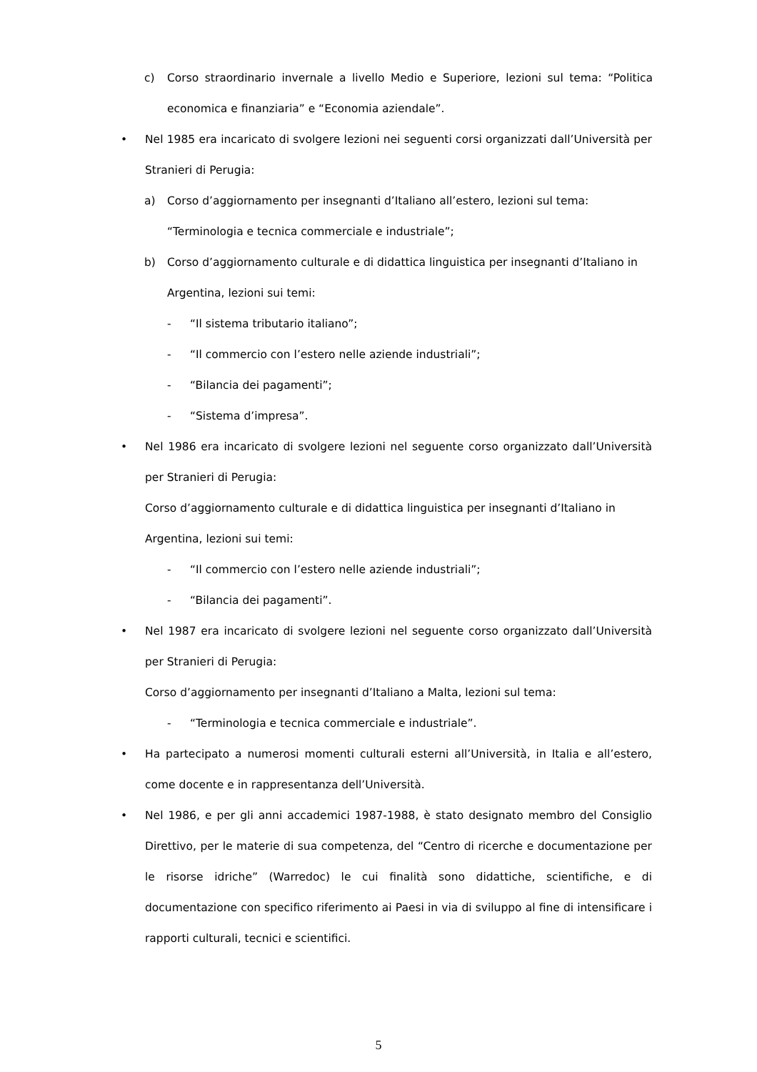c) Corso straordinario invernale a livello Medio e Superiore, lezioni sul tema: “Politica economica e finanziaria” e “Economia aziendale”.
• Nel 1985 era incaricato di svolgere lezioni nei seguenti corsi organizzati dall’Università per Stranieri di Perugia:
a) Corso d’aggiornamento per insegnanti d’Italiano all’estero, lezioni sul tema:
“Terminologia e tecnica commerciale e industriale”;
b) Corso d’aggiornamento culturale e di didattica linguistica per insegnanti d’Italiano in
Argentina, lezioni sui temi:
- “Il sistema tributario italiano”;
- “Il commercio con l’estero nelle aziende industriali”;
- “Bilancia dei pagamenti”;
- “Sistema d’impresa”.
• Nel 1986 era incaricato di svolgere lezioni nel seguente corso organizzato dall’Università per Stranieri di Perugia:
Corso d’aggiornamento culturale e di didattica linguistica per insegnanti d’Italiano in
Argentina, lezioni sui temi:
- “Il commercio con l’estero nelle aziende industriali”;
- “Bilancia dei pagamenti”.
• Nel 1987 era incaricato di svolgere lezioni nel seguente corso organizzato dall’Università per Stranieri di Perugia:
Corso d’aggiornamento per insegnanti d’Italiano a Malta, lezioni sul tema:
- “Terminologia e tecnica commerciale e industriale”.
• Ha partecipato a numerosi momenti culturali esterni all’Università, in Italia e all’estero, come docente e in rappresentanza dell’Università.
• Nel 1986, e per gli anni accademici 1987-1988, è stato designato membro del Consiglio Direttivo, per le materie di sua competenza, del “Centro di ricerche e documentazione per le risorse idriche” (Warredoc) le cui finalità sono didattiche, scientifiche, e di documentazione con specifico riferimento ai Paesi in via di sviluppo al fine di intensificare i rapporti culturali, tecnici e scientifici.
5